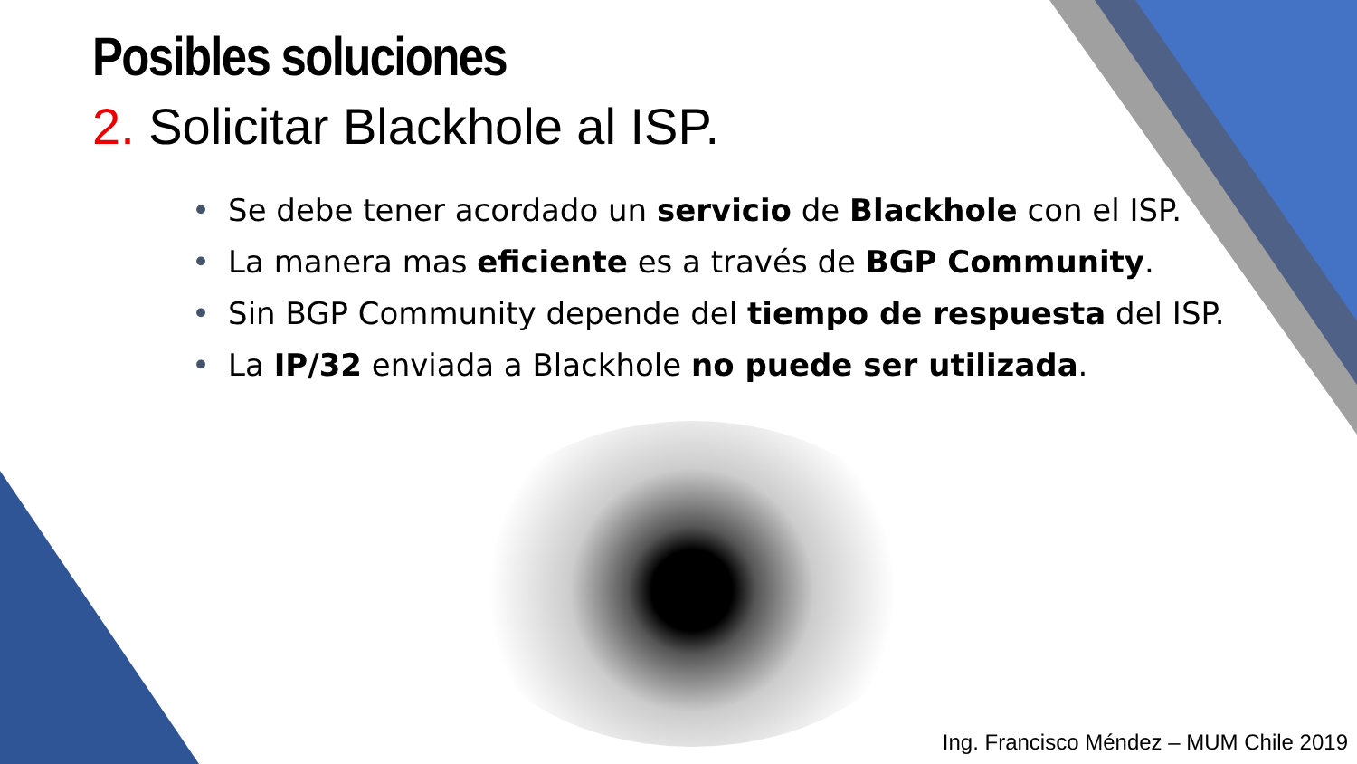Posibles soluciones
2. Solicitar Blackhole al ISP.
• Se debe tener acordado un servicio de Blackhole con el ISP.
• La manera mas eficiente es a través de BGP Community.
• Sin BGP Community depende del tiempo de respuesta del ISP.
• La IP/32 enviada a Blackhole no puede ser utilizada.
Ing. Francisco Méndez – MUM Chile 2019